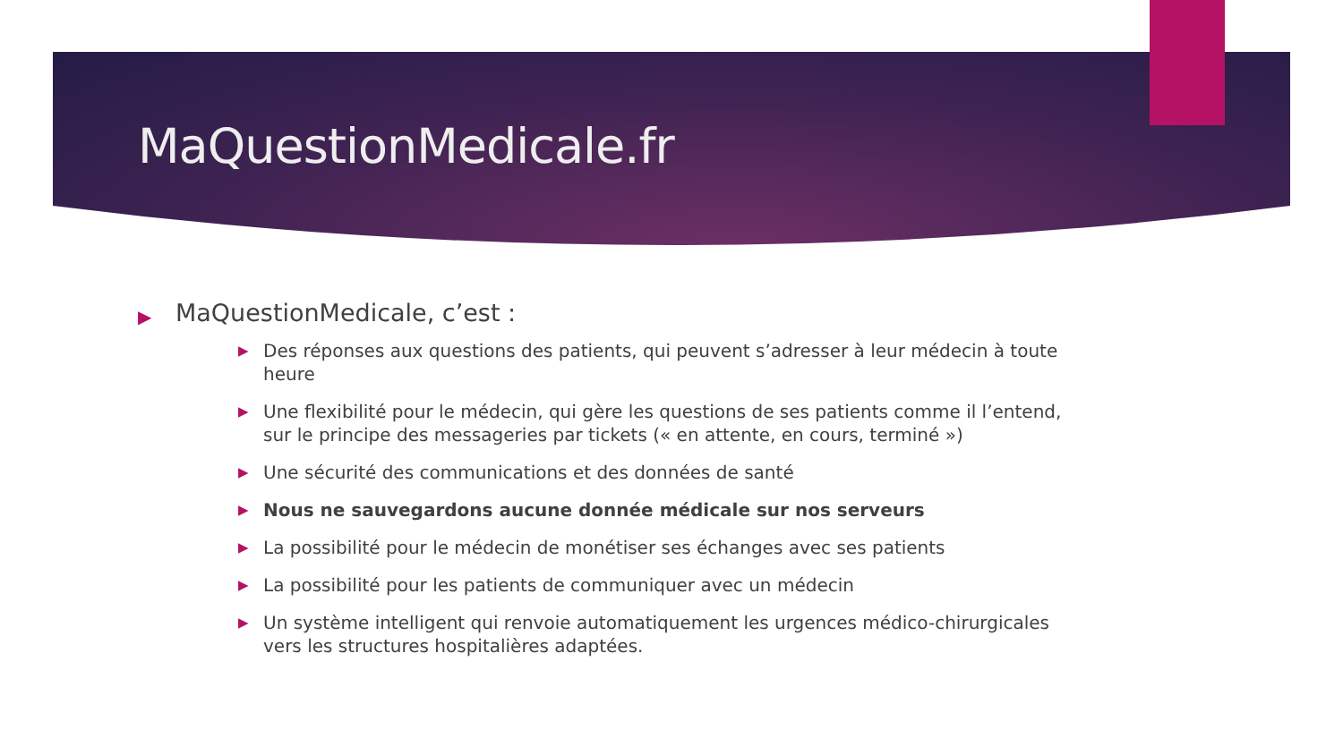MaQuestionMedicale.fr
▶ MaQuestionMedicale, c’est :
▶ Des réponses aux questions des patients, qui peuvent s’adresser à leur médecin à toute heure
▶ Une flexibilité pour le médecin, qui gère les questions de ses patients comme il l’entend, sur le principe des messageries par tickets (« en attente, en cours, terminé »)
▶ Une sécurité des communications et des données de santé
▶ Nous ne sauvegardons aucune donnée médicale sur nos serveurs
▶ La possibilité pour le médecin de monétiser ses échanges avec ses patients
▶ La possibilité pour les patients de communiquer avec un médecin
▶ Un système intelligent qui renvoie automatiquement les urgences médico-chirurgicales vers les structures hospitalières adaptées.